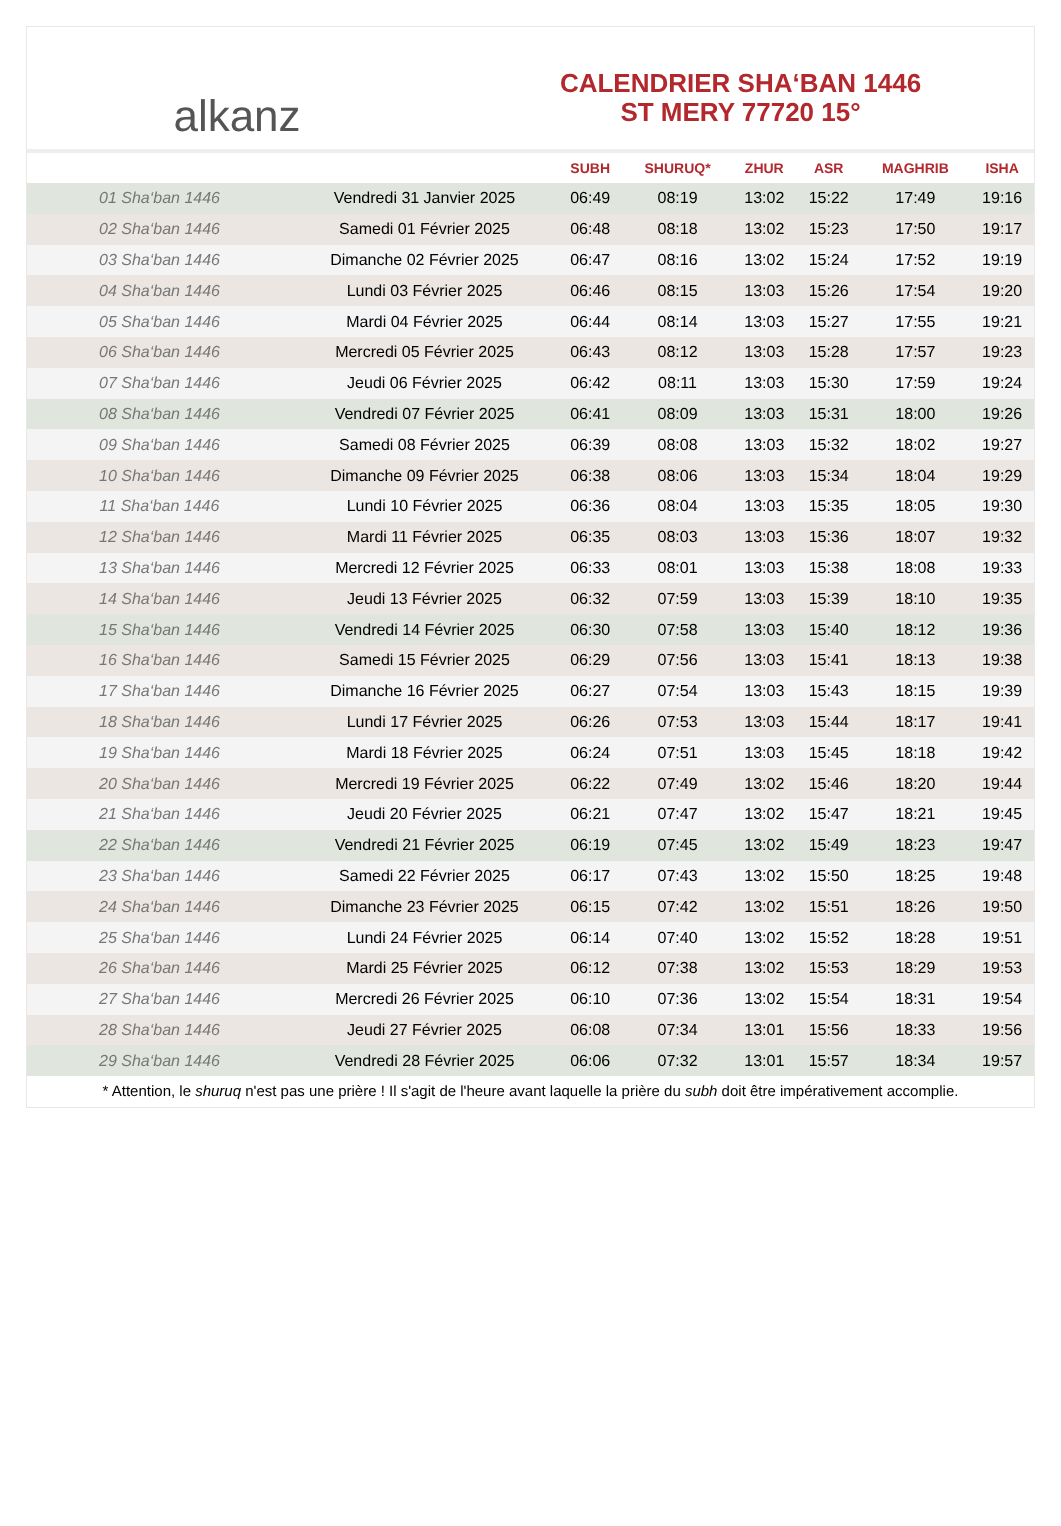alkanz
CALENDRIER SHA‘BAN 1446
ST MERY 77720 15°
| | | SUBH | SHURUQ* | ZHUR | ASR | MAGHRIB | ISHA |
| --- | --- | --- | --- | --- | --- | --- | --- |
| 01 Sha‘ban 1446 | Vendredi 31 Janvier 2025 | 06:49 | 08:19 | 13:02 | 15:22 | 17:49 | 19:16 |
| 02 Sha‘ban 1446 | Samedi 01 Février 2025 | 06:48 | 08:18 | 13:02 | 15:23 | 17:50 | 19:17 |
| 03 Sha‘ban 1446 | Dimanche 02 Février 2025 | 06:47 | 08:16 | 13:02 | 15:24 | 17:52 | 19:19 |
| 04 Sha‘ban 1446 | Lundi 03 Février 2025 | 06:46 | 08:15 | 13:03 | 15:26 | 17:54 | 19:20 |
| 05 Sha‘ban 1446 | Mardi 04 Février 2025 | 06:44 | 08:14 | 13:03 | 15:27 | 17:55 | 19:21 |
| 06 Sha‘ban 1446 | Mercredi 05 Février 2025 | 06:43 | 08:12 | 13:03 | 15:28 | 17:57 | 19:23 |
| 07 Sha‘ban 1446 | Jeudi 06 Février 2025 | 06:42 | 08:11 | 13:03 | 15:30 | 17:59 | 19:24 |
| 08 Sha‘ban 1446 | Vendredi 07 Février 2025 | 06:41 | 08:09 | 13:03 | 15:31 | 18:00 | 19:26 |
| 09 Sha‘ban 1446 | Samedi 08 Février 2025 | 06:39 | 08:08 | 13:03 | 15:32 | 18:02 | 19:27 |
| 10 Sha‘ban 1446 | Dimanche 09 Février 2025 | 06:38 | 08:06 | 13:03 | 15:34 | 18:04 | 19:29 |
| 11 Sha‘ban 1446 | Lundi 10 Février 2025 | 06:36 | 08:04 | 13:03 | 15:35 | 18:05 | 19:30 |
| 12 Sha‘ban 1446 | Mardi 11 Février 2025 | 06:35 | 08:03 | 13:03 | 15:36 | 18:07 | 19:32 |
| 13 Sha‘ban 1446 | Mercredi 12 Février 2025 | 06:33 | 08:01 | 13:03 | 15:38 | 18:08 | 19:33 |
| 14 Sha‘ban 1446 | Jeudi 13 Février 2025 | 06:32 | 07:59 | 13:03 | 15:39 | 18:10 | 19:35 |
| 15 Sha‘ban 1446 | Vendredi 14 Février 2025 | 06:30 | 07:58 | 13:03 | 15:40 | 18:12 | 19:36 |
| 16 Sha‘ban 1446 | Samedi 15 Février 2025 | 06:29 | 07:56 | 13:03 | 15:41 | 18:13 | 19:38 |
| 17 Sha‘ban 1446 | Dimanche 16 Février 2025 | 06:27 | 07:54 | 13:03 | 15:43 | 18:15 | 19:39 |
| 18 Sha‘ban 1446 | Lundi 17 Février 2025 | 06:26 | 07:53 | 13:03 | 15:44 | 18:17 | 19:41 |
| 19 Sha‘ban 1446 | Mardi 18 Février 2025 | 06:24 | 07:51 | 13:03 | 15:45 | 18:18 | 19:42 |
| 20 Sha‘ban 1446 | Mercredi 19 Février 2025 | 06:22 | 07:49 | 13:02 | 15:46 | 18:20 | 19:44 |
| 21 Sha‘ban 1446 | Jeudi 20 Février 2025 | 06:21 | 07:47 | 13:02 | 15:47 | 18:21 | 19:45 |
| 22 Sha‘ban 1446 | Vendredi 21 Février 2025 | 06:19 | 07:45 | 13:02 | 15:49 | 18:23 | 19:47 |
| 23 Sha‘ban 1446 | Samedi 22 Février 2025 | 06:17 | 07:43 | 13:02 | 15:50 | 18:25 | 19:48 |
| 24 Sha‘ban 1446 | Dimanche 23 Février 2025 | 06:15 | 07:42 | 13:02 | 15:51 | 18:26 | 19:50 |
| 25 Sha‘ban 1446 | Lundi 24 Février 2025 | 06:14 | 07:40 | 13:02 | 15:52 | 18:28 | 19:51 |
| 26 Sha‘ban 1446 | Mardi 25 Février 2025 | 06:12 | 07:38 | 13:02 | 15:53 | 18:29 | 19:53 |
| 27 Sha‘ban 1446 | Mercredi 26 Février 2025 | 06:10 | 07:36 | 13:02 | 15:54 | 18:31 | 19:54 |
| 28 Sha‘ban 1446 | Jeudi 27 Février 2025 | 06:08 | 07:34 | 13:01 | 15:56 | 18:33 | 19:56 |
| 29 Sha‘ban 1446 | Vendredi 28 Février 2025 | 06:06 | 07:32 | 13:01 | 15:57 | 18:34 | 19:57 |
* Attention, le shuruq n'est pas une prière ! Il s'agit de l'heure avant laquelle la prière du subh doit être impérativement accomplie.